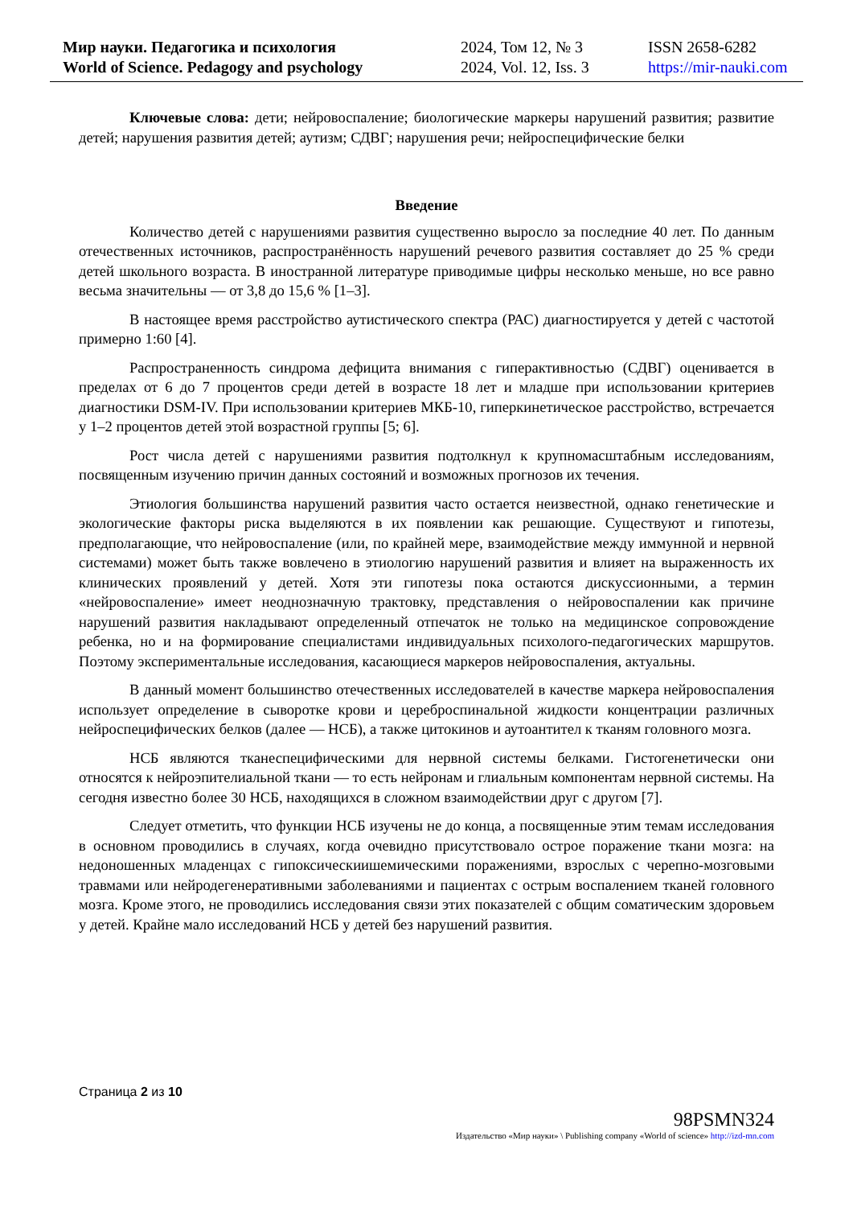Мир науки. Педагогика и психология
World of Science. Pedagogy and psychology
2024, Том 12, № 3
2024, Vol. 12, Iss. 3
ISSN 2658-6282
https://mir-nauki.com
Ключевые слова: дети; нейровоспаление; биологические маркеры нарушений развития; развитие детей; нарушения развития детей; аутизм; СДВГ; нарушения речи; нейроспецифические белки
Введение
Количество детей с нарушениями развития существенно выросло за последние 40 лет. По данным отечественных источников, распространённость нарушений речевого развития составляет до 25 % среди детей школьного возраста. В иностранной литературе приводимые цифры несколько меньше, но все равно весьма значительны — от 3,8 до 15,6 % [1–3].
В настоящее время расстройство аутистического спектра (РАС) диагностируется у детей с частотой примерно 1:60 [4].
Распространенность синдрома дефицита внимания с гиперактивностью (СДВГ) оценивается в пределах от 6 до 7 процентов среди детей в возрасте 18 лет и младше при использовании критериев диагностики DSM-IV. При использовании критериев МКБ-10, гиперкинетическое расстройство, встречается у 1–2 процентов детей этой возрастной группы [5; 6].
Рост числа детей с нарушениями развития подтолкнул к крупномасштабным исследованиям, посвященным изучению причин данных состояний и возможных прогнозов их течения.
Этиология большинства нарушений развития часто остается неизвестной, однако генетические и экологические факторы риска выделяются в их появлении как решающие. Существуют и гипотезы, предполагающие, что нейровоспаление (или, по крайней мере, взаимодействие между иммунной и нервной системами) может быть также вовлечено в этиологию нарушений развития и влияет на выраженность их клинических проявлений у детей. Хотя эти гипотезы пока остаются дискуссионными, а термин «нейровоспаление» имеет неоднозначную трактовку, представления о нейровоспалении как причине нарушений развития накладывают определенный отпечаток не только на медицинское сопровождение ребенка, но и на формирование специалистами индивидуальных психолого-педагогических маршрутов. Поэтому экспериментальные исследования, касающиеся маркеров нейровоспаления, актуальны.
В данный момент большинство отечественных исследователей в качестве маркера нейровоспаления использует определение в сыворотке крови и цереброспинальной жидкости концентрации различных нейроспецифических белков (далее — НСБ), а также цитокинов и аутоантител к тканям головного мозга.
НСБ являются тканеспецифическими для нервной системы белками. Гистогенетически они относятся к нейроэпителиальной ткани — то есть нейронам и глиальным компонентам нервной системы. На сегодня известно более 30 НСБ, находящихся в сложном взаимодействии друг с другом [7].
Следует отметить, что функции НСБ изучены не до конца, а посвященные этим темам исследования в основном проводились в случаях, когда очевидно присутствовало острое поражение ткани мозга: на недоношенных младенцах с гипоксическиишемическими поражениями, взрослых с черепно-мозговыми травмами или нейродегенеративными заболеваниями и пациентах с острым воспалением тканей головного мозга. Кроме этого, не проводились исследования связи этих показателей с общим соматическим здоровьем у детей. Крайне мало исследований НСБ у детей без нарушений развития.
Страница 2 из 10
98PSMN324
Издательство «Мир науки» \ Publishing company «World of science» http://izd-mn.com